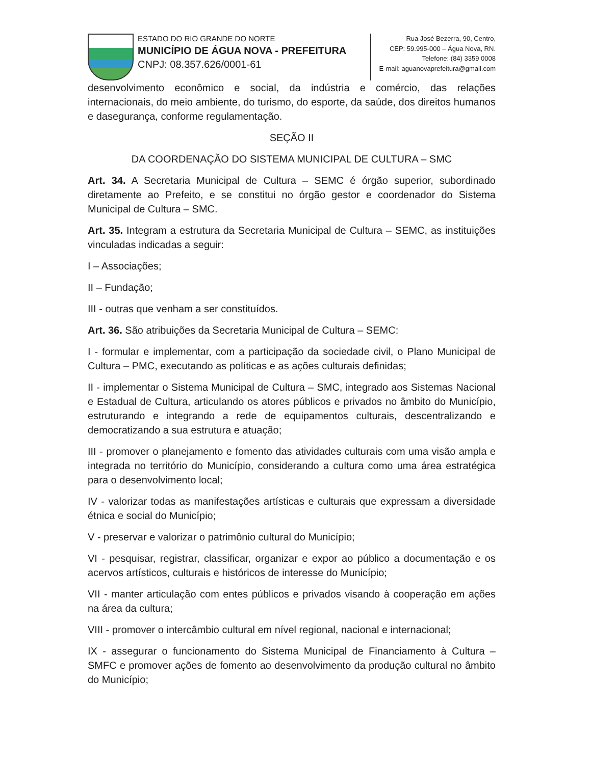ESTADO DO RIO GRANDE DO NORTE
MUNICÍPIO DE ÁGUA NOVA - PREFEITURA
CNPJ: 08.357.626/0001-61
Rua José Bezerra, 90, Centro,
CEP: 59.995-000 – Água Nova, RN.
Telefone: (84) 3359 0008
E-mail: aguanovaprefeitura@gmail.com
desenvolvimento econômico e social, da indústria e comércio, das relações internacionais, do meio ambiente, do turismo, do esporte, da saúde, dos direitos humanos e dasegurança, conforme regulamentação.
SEÇÃO II
DA COORDENAÇÃO DO SISTEMA MUNICIPAL DE CULTURA – SMC
Art. 34. A Secretaria Municipal de Cultura – SEMC é órgão superior, subordinado diretamente ao Prefeito, e se constitui no órgão gestor e coordenador do Sistema Municipal de Cultura – SMC.
Art. 35. Integram a estrutura da Secretaria Municipal de Cultura – SEMC, as instituições vinculadas indicadas a seguir:
I – Associações;
II – Fundação;
III - outras que venham a ser constituídos.
Art. 36. São atribuições da Secretaria Municipal de Cultura – SEMC:
I - formular e implementar, com a participação da sociedade civil, o Plano Municipal de Cultura – PMC, executando as políticas e as ações culturais definidas;
II - implementar o Sistema Municipal de Cultura – SMC, integrado aos Sistemas Nacional e Estadual de Cultura, articulando os atores públicos e privados no âmbito do Município, estruturando e integrando a rede de equipamentos culturais, descentralizando e democratizando a sua estrutura e atuação;
III - promover o planejamento e fomento das atividades culturais com uma visão ampla e integrada no território do Município, considerando a cultura como uma área estratégica para o desenvolvimento local;
IV - valorizar todas as manifestações artísticas e culturais que expressam a diversidade étnica e social do Município;
V - preservar e valorizar o patrimônio cultural do Município;
VI - pesquisar, registrar, classificar, organizar e expor ao público a documentação e os acervos artísticos, culturais e históricos de interesse do Município;
VII - manter articulação com entes públicos e privados visando à cooperação em ações na área da cultura;
VIII - promover o intercâmbio cultural em nível regional, nacional e internacional;
IX - assegurar o funcionamento do Sistema Municipal de Financiamento à Cultura – SMFC e promover ações de fomento ao desenvolvimento da produção cultural no âmbito do Município;